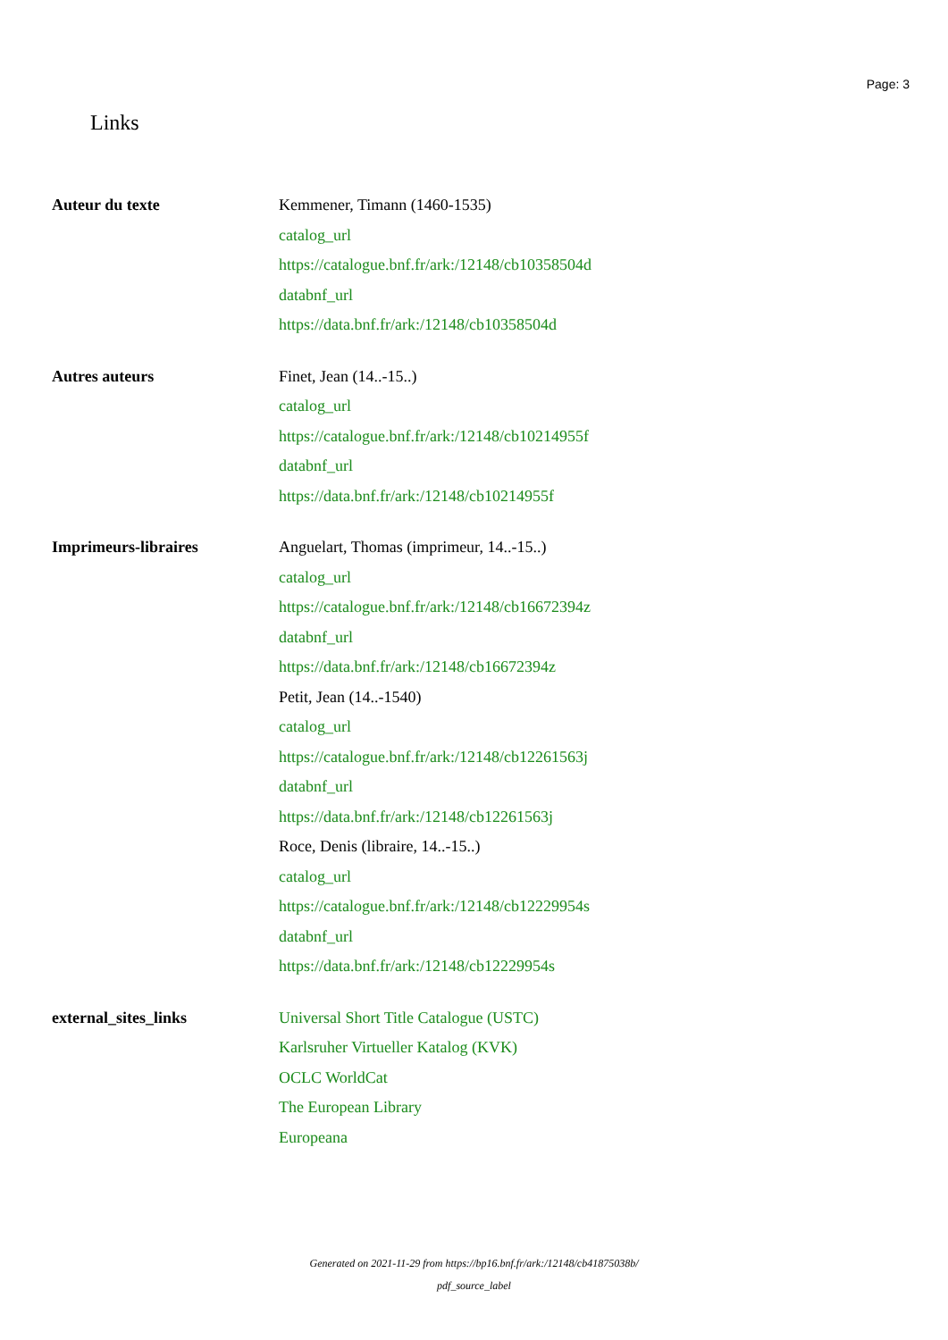Page: 3
Links
| Auteur du texte | Kemmener, Timann (1460-1535) catalog_url https://catalogue.bnf.fr/ark:/12148/cb10358504d databnf_url https://data.bnf.fr/ark:/12148/cb10358504d |
| Autres auteurs | Finet, Jean (14..-15..) catalog_url https://catalogue.bnf.fr/ark:/12148/cb10214955f databnf_url https://data.bnf.fr/ark:/12148/cb10214955f |
| Imprimeurs-libraires | Anguelart, Thomas (imprimeur, 14..-15..) catalog_url https://catalogue.bnf.fr/ark:/12148/cb16672394z databnf_url https://data.bnf.fr/ark:/12148/cb16672394z Petit, Jean (14..-1540) catalog_url https://catalogue.bnf.fr/ark:/12148/cb12261563j databnf_url https://data.bnf.fr/ark:/12148/cb12261563j Roce, Denis (libraire, 14..-15..) catalog_url https://catalogue.bnf.fr/ark:/12148/cb12229954s databnf_url https://data.bnf.fr/ark:/12148/cb12229954s |
| external_sites_links | Universal Short Title Catalogue (USTC) Karlsruher Virtueller Katalog (KVK) OCLC WorldCat The European Library Europeana |
Generated on 2021-11-29 from https://bp16.bnf.fr/ark:/12148/cb41875038b/
pdf_source_label